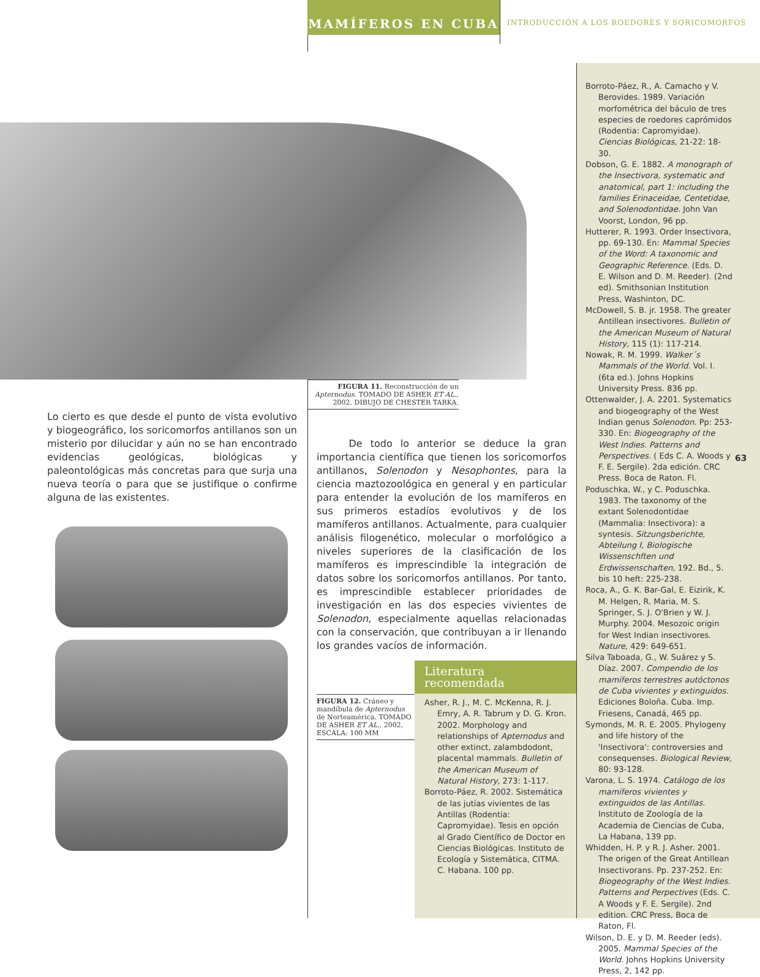MAMÍFEROS EN CUBA
INTRODUCCIÓN A LOS ROEDORES Y SORICOMORFOS
FIGURA 11. Reconstrucción de un Apternodus. TOMADO DE ASHER ET AL., 2002. DIBUJO DE CHESTER TARKA.
Lo cierto es que desde el punto de vista evolutivo y biogeográfico, los soricomorfos antillanos son un misterio por dilucidar y aún no se han encontrado evidencias geológicas, biológicas y paleontológicas más concretas para que surja una nueva teoría o para que se justifique o confirme alguna de las existentes.
De todo lo anterior se deduce la gran importancia científica que tienen los soricomorfos antillanos, Solenodon y Nesophontes, para la ciencia maztozoológica en general y en particular para entender la evolución de los mamíferos en sus primeros estadíos evolutivos y de los mamíferos antillanos. Actualmente, para cualquier análisis filogenético, molecular o morfológico a niveles superiores de la clasificación de los mamíferos es imprescindible la integración de datos sobre los soricomorfos antillanos. Por tanto, es imprescindible establecer prioridades de investigación en las dos especies vivientes de Solenodon, especialmente aquellas relacionadas con la conservación, que contribuyan a ir llenando los grandes vacíos de información.
FIGURA 12. Cráneo y mandíbula de Apternodus de Norteamérica. TOMADO DE ASHER ET AL., 2002. ESCALA: 100 MM
Literatura
recomendada
Asher, R. J., M. C. McKenna, R. J. Emry, A. R. Tabrum y D. G. Kron. 2002. Morphology and relationships of Apternodus and other extinct, zalambdodont, placental mammals. Bulletin of the American Museum of Natural History, 273: 1-117.
Borroto-Páez, R. 2002. Sistemática de las jutías vivientes de las Antillas (Rodentia: Capromyidae). Tesis en opción al Grado Científico de Doctor en Ciencias Biológicas. Instituto de Ecología y Sistemática, CITMA. C. Habana. 100 pp.
Borroto-Páez, R., A. Camacho y V. Berovides. 1989. Variación morfométrica del báculo de tres especies de roedores caprómidos (Rodentia: Capromyidae). Ciencias Biológicas, 21-22: 18-30.
Dobson, G. E. 1882. A monograph of the Insectivora, systematic and anatomical, part 1: including the families Erinaceidae, Centetidae, and Solenodontidae. John Van Voorst, London, 96 pp.
Hutterer, R. 1993. Order Insectivora, pp. 69-130. En: Mammal Species of the Word: A taxonomic and Geographic Reference. (Eds. D. E. Wilson and D. M. Reeder). (2nd ed). Smithsonian Institution Press, Washinton, DC.
McDowell, S. B. jr. 1958. The greater Antillean insectivores. Bulletin of the American Museum of Natural History, 115 (1): 117-214.
Nowak, R. M. 1999. Walker´s Mammals of the World. Vol. I. (6ta ed.). Johns Hopkins University Press. 836 pp.
Ottenwalder, J. A. 2201. Systematics and biogeography of the West Indian genus Solenodon. Pp: 253-330. En: Biogeography of the West Indies. Patterns and Perspectives. ( Eds C. A. Woods y F. E. Sergile). 2da edición. CRC Press. Boca de Raton. Fl.
Poduschka, W., y C. Poduschka. 1983. The taxonomy of the extant Solenodontidae (Mammalia: Insectivora): a syntesis. Sitzungsberichte, Abteilung I, Biologische Wissenschften und Erdwissenschaften, 192. Bd., 5. bis 10 heft: 225-238.
Roca, A., G. K. Bar-Gal, E. Eizirik, K. M. Helgen, R. Maria, M. S. Springer, S. J. O'Brien y W. J. Murphy. 2004. Mesozoic origin for West Indian insectivores. Nature, 429: 649-651.
Silva Taboada, G., W. Suárez y S. Díaz. 2007. Compendio de los mamíferos terrestres autóctonos de Cuba vivientes y extinguidos. Ediciones Boloña. Cuba. Imp. Friesens, Canadá, 465 pp.
Symonds, M. R. E. 2005. Phylogeny and life history of the 'Insectivora': controversies and consequenses. Biological Review, 80: 93-128.
Varona, L. S. 1974. Catálogo de los mamíferos vivientes y extinguidos de las Antillas. Instituto de Zoología de la Academia de Ciencias de Cuba, La Habana, 139 pp.
Whidden, H. P. y R. J. Asher. 2001. The origen of the Great Antillean Insectivorans. Pp. 237-252. En: Biogeography of the West Indies. Patterns and Perpectives (Eds. C. A Woods y F. E. Sergile). 2nd edition. CRC Press, Boca de Raton, Fl.
Wilson, D. E. y D. M. Reeder (eds). 2005. Mammal Species of the World. Johns Hopkins University Press, 2, 142 pp.
63